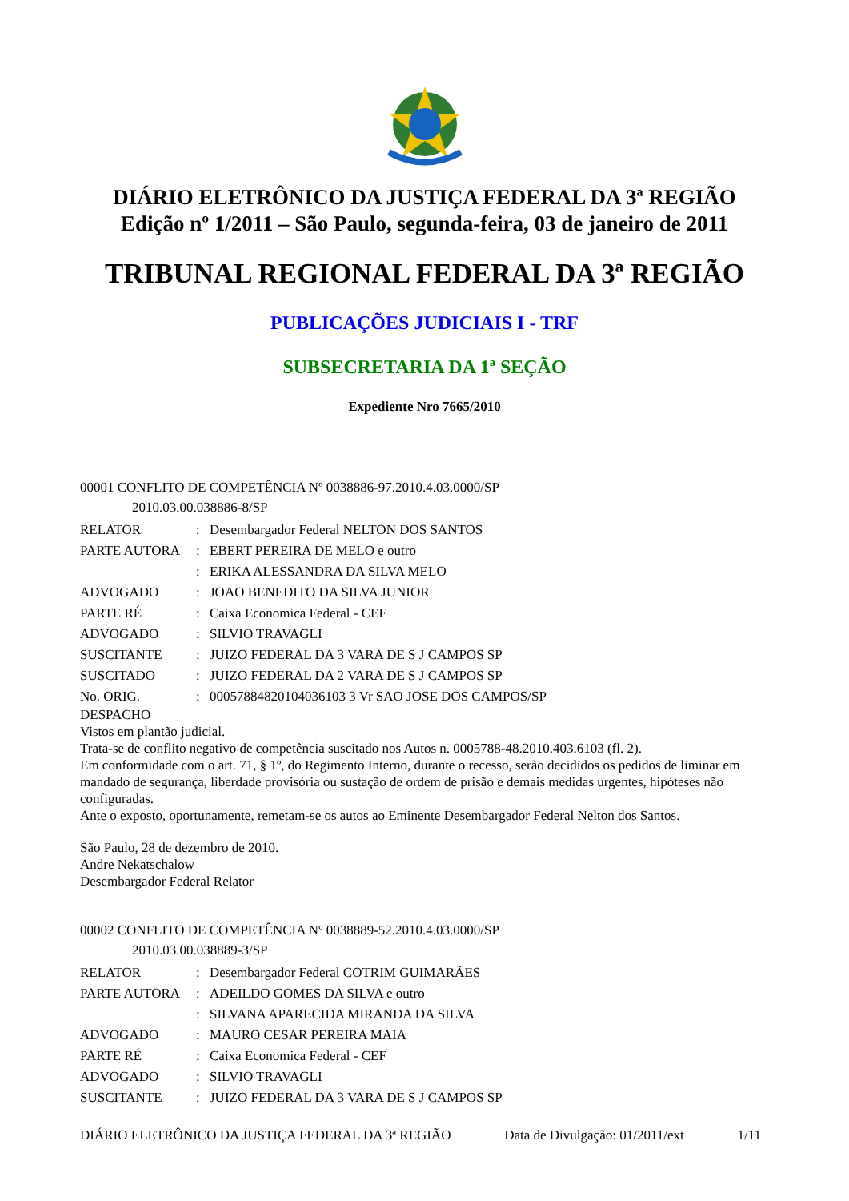DIÁRIO ELETRÔNICO DA JUSTIÇA FEDERAL DA 3ª REGIÃO
Edição nº 1/2011 – São Paulo, segunda-feira, 03 de janeiro de 2011
TRIBUNAL REGIONAL FEDERAL DA 3ª REGIÃO
PUBLICAÇÕES JUDICIAIS I - TRF
SUBSECRETARIA DA 1ª SEÇÃO
Expediente Nro 7665/2010
00001 CONFLITO DE COMPETÊNCIA Nº 0038886-97.2010.4.03.0000/SP
2010.03.00.038886-8/SP
| RELATOR | : | Desembargador Federal NELTON DOS SANTOS |
| PARTE AUTORA | : | EBERT PEREIRA DE MELO e outro |
| | : | ERIKA ALESSANDRA DA SILVA MELO |
| ADVOGADO | : | JOAO BENEDITO DA SILVA JUNIOR |
| PARTE RÉ | : | Caixa Economica Federal - CEF |
| ADVOGADO | : | SILVIO TRAVAGLI |
| SUSCITANTE | : | JUIZO FEDERAL DA 3 VARA DE S J CAMPOS SP |
| SUSCITADO | : | JUIZO FEDERAL DA 2 VARA DE S J CAMPOS SP |
| No. ORIG. | : | 00057884820104036103 3 Vr SAO JOSE DOS CAMPOS/SP |
DESPACHO
Vistos em plantão judicial.
Trata-se de conflito negativo de competência suscitado nos Autos n. 0005788-48.2010.403.6103 (fl. 2).
Em conformidade com o art. 71, § 1º, do Regimento Interno, durante o recesso, serão decididos os pedidos de liminar em mandado de segurança, liberdade provisória ou sustação de ordem de prisão e demais medidas urgentes, hipóteses não configuradas.
Ante o exposto, oportunamente, remetam-se os autos ao Eminente Desembargador Federal Nelton dos Santos.
São Paulo, 28 de dezembro de 2010.
Andre Nekatschalow
Desembargador Federal Relator
00002 CONFLITO DE COMPETÊNCIA Nº 0038889-52.2010.4.03.0000/SP
2010.03.00.038889-3/SP
| RELATOR | : | Desembargador Federal COTRIM GUIMARÃES |
| PARTE AUTORA | : | ADEILDO GOMES DA SILVA e outro |
| | : | SILVANA APARECIDA MIRANDA DA SILVA |
| ADVOGADO | : | MAURO CESAR PEREIRA MAIA |
| PARTE RÉ | : | Caixa Economica Federal - CEF |
| ADVOGADO | : | SILVIO TRAVAGLI |
| SUSCITANTE | : | JUIZO FEDERAL DA 3 VARA DE S J CAMPOS SP |
DIÁRIO ELETRÔNICO DA JUSTIÇA FEDERAL DA 3ª REGIÃO Data de Divulgação: 01/2011/ext 1/11